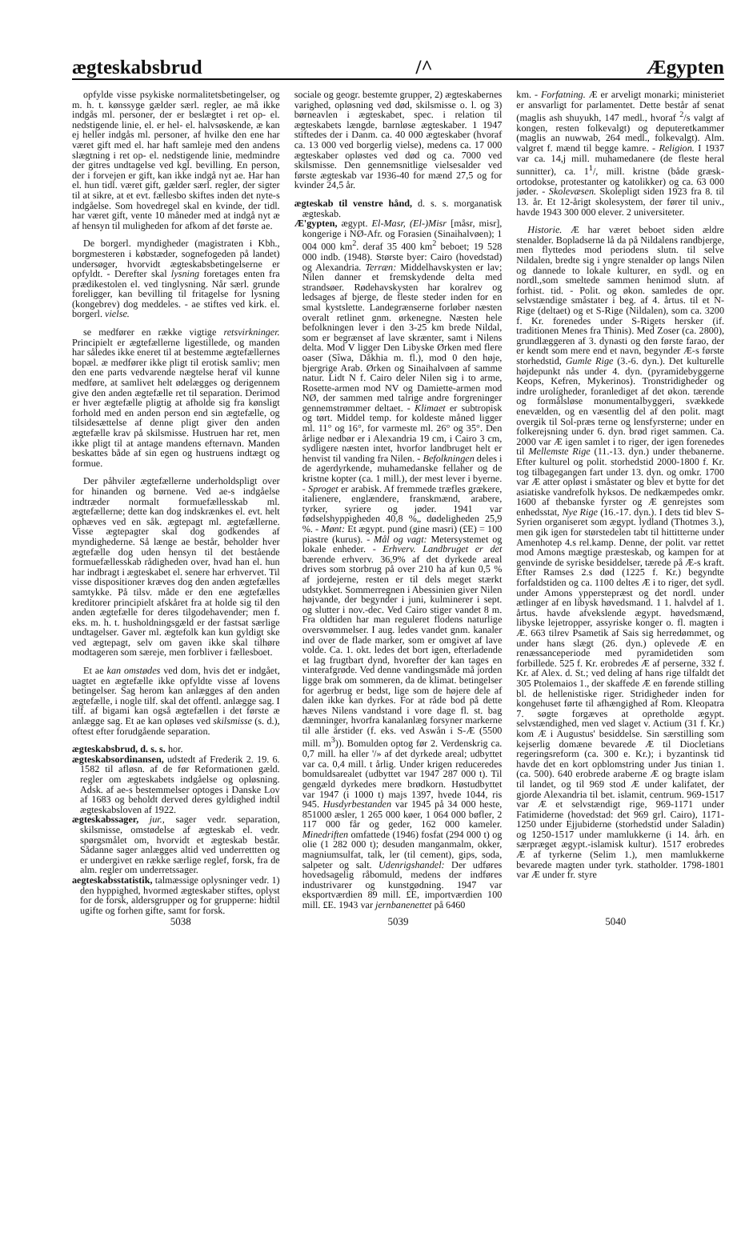ægteskabsbrud /^ Ægypten
opfylde visse psykiske normalitetsbetingelser, og m. h. t. kønssyge gælder særl. regler, ae må ikke indgås ml. personer, der er beslægtet i ret op- el. nedstigende linie, el. er hel- el. halvsøskende, æ kan ej heller indgås ml. personer, af hvilke den ene har været gift med el. har haft samleje med den andens slægtning i ret op- el. nedstigende linie, medmindre der gitres undtagelse ved kgl. bevilling. En person, der i forvejen er gift, kan ikke indgå nyt ae. Har han el. hun tidl. været gift, gælder særl. regler, der sigter til at sikre, at et evt. fællesbo skiftes inden det nyte-s indgåelse. Som hovedregel skal en kvinde, der tidl. har været gift, vente 10 måneder med at indgå nyt æ af hensyn til muligheden for afkom af det første ae.
De borgerl. myndigheder (magistraten i Kbh., borgmesteren i købstæder, sognefogeden på landet) undersøger, hvorvidt ægteskabsbetingelserne er opfyldt. - Derefter skal lysning foretages enten fra prædikestolen el. ved tinglysning. Når særl. grunde foreligger, kan bevilling til fritagelse for lysning (kongebrev) dog meddeles. - ae stiftes ved kirk. el. borgerl. vielse.
se medfører en række vigtige retsvirkninger. Principielt er ægtefællerne ligestillede, og manden har således ikke eneret til at bestemme ægtefællernes bopæl. æ medfører ikke pligt til erotisk samliv; men den ene parts vedvarende nægtelse heraf vil kunne medføre, at samlivet helt ødelægges og derigennem give den anden ægtefælle ret til separation. Derimod er hver ægtefælle pligtig at afholde sig fra kønsligt forhold med en anden person end sin ægtefælle, og tilsidesættelse af denne pligt giver den anden ægtefælle krav på skilsmisse. Hustruen har ret, men ikke pligt til at antage mandens efternavn. Manden beskattes både af sin egen og hustruens indtægt og formue.
Der påhviler ægtefællerne underholdspligt over for hinanden og børnene. Ved ae-s indgåelse indtræder normalt formuefællesskab ml. ægtefællerne; dette kan dog indskrænkes el. evt. helt ophæves ved en såk. ægtepagt ml. ægtefællerne. Visse ægtepagter skal dog godkendes af myndighederne. Så længe ae består, beholder hver ægtefælle dog uden hensyn til det bestående formuefællesskab rådigheden over, hvad han el. hun har indbragt i ægteskabet el. senere har erhvervet. Til visse dispositioner kræves dog den anden ægtefælles samtykke. På tilsv. måde er den ene ægtefælles kreditorer principielt afskåret fra at holde sig til den anden ægtefælle for deres tilgodehavender; men f. eks. m. h. t. husholdningsgæld er der fastsat særlige undtagelser. Gaver ml. ægtefolk kan kun gyldigt ske ved ægtepagt, selv om gaven ikke skal tilhøre modtageren som særeje, men forbliver i fællesboet.
Et ae kan omstødes ved dom, hvis det er indgået, uagtet en ægtefælle ikke opfyldte visse af lovens betingelser. Sag herom kan anlægges af den anden ægtefælle, i nogle tilf. skal det offentl. anlægge sag. I tilf. af bigami kan også ægtefællen i det første æ anlægge sag. Et ae kan opløses ved skilsmisse (s. d.), oftest efter forudgående separation.
ægteskabsbrud, d. s. s. hor.
ægteskabsordinansen, udstedt af Frederik 2. 19. 6. 1582 til afløsn. af de før Reformationen gæld. regler om ægteskabets indgåelse og opløsning. Adsk. af ae-s bestemmelser optoges i Danske Lov af 1683 og beholdt derved deres gyldighed indtil ægteskabsloven af 1922.
ægteskabssager, jur., sager vedr. separation, skilsmisse, omstødelse af ægteskab el. vedr. spørgsmålet om, hvorvidt et ægteskab består. Sådanne sager anlægges altid ved underrettten og er undergivet en række særlige reglef, forsk, fra de alm. regler om underretssager.
aegteskabsstatistik, talmæssige oplysninger vedr. 1) den hyppighed, hvormed ægteskaber stiftes, oplyst for de forsk, aldersgrupper og for grupperne: hidtil ugifte og forhen gifte, samt for forsk.
sociale og geogr. bestemte grupper, 2) ægteskabernes varighed, opløsning ved død, skilsmisse o. l. og 3) børneavlen i ægteskabet, spec. i relation til ægteskabets længde, barnløse ægteskaber. 1 1947 stiftedes der i Danm. ca. 40 000 ægteskaber (hvoraf ca. 13 000 ved borgerlig vielse), medens ca. 17 000 ægteskaber opløstes ved død og ca. 7000 ved skilsmisse. Den gennemsnitlige vielsesalder ved første ægteskab var 1936-40 for mænd 27,5 og for kvinder 24,5 år.
ægteskab til venstre hånd, d. s. s. morganatisk ægteskab.
Æ'gypten, ægypt. El-Masr, (El-)Misr [måsr, misr], kongerige i NØ-Afr. og Forasien (Sinaihalvøen); 1 004 000 km<sup>2</sup>. deraf 35 400 km<sup>2</sup> beboet; 19 528 000 indb. (1948). Største byer: Cairo (hovedstad) og Alexandria. Terræn: Middelhavskysten er lav; Nilen danner et fremskydende delta med strandsøer. Rødehavskysten har koralrev og ledsages af bjerge, de fleste steder inden for en smal kystslette. Landegrænserne forløber næsten overalt retlinet gnm. ørkenegne. Næsten hele befolkningen lever i den 3-25 km brede Nildal, som er begrænset af lave skrænter, samt i Nilens delta. Mod V ligger Den Libyske Ørken med flere oaser (Sîwa, Dåkhia m. fl.), mod 0 den høje, bjergrige Arab. Ørken og Sinaihalvøen af samme natur. Lidt N f. Cairo deler Nilen sig i to arme, Rosette-armen mod NV og Damiette-armen mod NØ, der sammen med talrige andre forgreninger gennemstrømmer deltaet. - Klimaet er subtropisk og tørt. Middel temp. for koldeste måned ligger ml. 11° og 16°, for varmeste ml. 26° og 35°. Den årlige nedbør er i Alexandria 19 cm, i Cairo 3 cm, sydligere næsten intet, hvorfor landbruget helt er henvist til vanding fra Nilen. - Befolkningen deles i de agerdyrkende, muhamedanske fellaher og de kristne kopter (ca. 1 mill.), der mest lever i byerne. - Sproget er arabisk. Af fremmede træfles grækere, italienere, englændere, franskmænd, arabere, tyrker, syriere og jøder. 1941 var fødselshyppigheden 40,8 %„ dødeligheden 25,9 %. - Mønt: Et ægypt. pund (gine masri) (£E) = 100 piastre (kurus). - Mål og vagt: Metersystemet og lokale enheder. - Erhverv. Landbruget er det bærende erhverv. 36,9% af det dyrkede areal drives som storbrug på over 210 ha af kun 0,5 % af jordejerne, resten er til dels meget stærkt udstykket. Sommerregnen i Abessinien giver Nilen højvande, der begynder i juni, kulminerer i sept. og slutter i nov.-dec. Ved Cairo stiger vandet 8 m. Fra oldtiden har man reguleret flodens naturlige oversvømmelser. I aug. ledes vandet gnm. kanaler ind over de flade marker, som er omgivet af lave volde. Ca. 1. okt. ledes det bort igen, efterladende et lag frugtbart dynd, hvorefter der kan tages en vinterafgrøde. Ved denne vandingsmåde må jorden ligge brak om sommeren, da de klimat. betingelser for agerbrug er bedst, lige som de højere dele af dalen ikke kan dyrkes. For at råde bod på dette hæves Nilens vandstand i vore dage fl. st. bag dæmninger, hvorfra kanalanlæg forsyner markerne til alle årstider (f. eks. ved Aswån i S-Æ (5500 mill. m<sup>3</sup>)). Bomulden optog før 2. Verdenskrig ca. 0,7 mill. ha eller '/» af det dyrkede areal; udbyttet var ca. 0,4 mill. t årlig. Under krigen reduceredes bomuldsarealet (udbyttet var 1947 287 000 t). Til gengæld dyrkedes mere brødkorn. Høstudbyttet var 1947 (i 1000 t) majs 1397, hvede 1044, ris 945. Husdyrbestanden var 1945 på 34 000 heste, 851000 æsler, 1 265 000 køer, 1 064 000 bøfler, 2 117 000 får og geder, 162 000 kameler. Minedriften omfattede (1946) fosfat (294 000 t) og olie (1 282 000 t); desuden manganmalm, okker, magniumsulfat, talk, ler (til cement), gips, soda, salpeter og salt. Udenrigshandel: Der udføres hovedsagelig råbomuld, medens der indføres industrivarer og kunstgødning. 1947 var eksportværdien 89 mill. £E, importværdien 100 mill. £E. 1943 var jernbanenettet på 6460
km. - Forfatning. Æ er arveligt monarki; ministeriet er ansvarligt for parlamentet. Dette består af senat (maglis ash shuyukh, 147 medl., hvoraf <sup>2</sup>/s valgt af kongen, resten folkevalgt) og deputeretkammer (maglis an nuwwab, 264 medl., folkevalgt). Alm. valgret f. mænd til begge kamre. - Religion. I 1937 var ca. 14,j mill. muhamedanere (de fleste heral sunnitter), ca. 1<sup>1</sup>/, mill. kristne (både græsk-ortodokse, protestanter og katolikker) og ca. 63 000 jøder. - Skolevæsen. Skolepligt siden 1923 fra 8. til 13. år. Et 12-årigt skolesystem, der fører til univ., havde 1943 300 000 elever. 2 universiteter.
Historie. Æ har været beboet siden ældre stenalder. Bopladserne lå da på Nildalens randbjerge, men flyttedes mod periodens slutn. til selve Nildalen, bredte sig i yngre stenalder op langs Nilen og dannede to lokale kulturer, en sydl. og en nordl.,som smeltede sammen henimod slutn. af forhist. tid. - Polit. og økon. samledes de opr. selvstændige småstater i beg. af 4. årtus. til et N-Rige (deltaet) og et S-Rige (Nildalen), som ca. 3200 f. Kr. forenedes under S-Rigets hersker (if. traditionen Menes fra Thinis). Med Zoser (ca. 2800), grundlæggeren af 3. dynasti og den første farao, der er kendt som mere end et navn, begynder Æ-s første storhedstid, Gumle Rige (3.-6. dyn.). Det kulturelle højdepunkt nås under 4. dyn. (pyramidebyggerne Keops, Kefren, Mykerinos). Tronstridigheder og indre urolígheder, foranlediget af det økon. tærende og formålsløse monumentalbyggeri, svækkede enevælden, og en væsentlig del af den polit. magt overgik til Sol-præs terne og lensfyrsterne; under en folkerejsning under 6. dyn. brød riget sammen. Ca. 2000 var Æ igen samlet i to riger, der igen forenedes til Mellemste Rige (11.-13. dyn.) under thebanerne. Efter kulturel og polit. storhedstid 2000-1800 f. Kr. tog tilbagegangen fart under 13. dyn. og omkr. 1700 var Æ atter opløst i småstater og blev et bytte for det asiatiske vandrefolk hyksos. De nedkæmpedes omkr. 1600 af thebanske fyrster og Æ genrejstes som enhedsstat, Nye Rige (16.-17. dyn.). I dets tid blev S-Syrien organiseret som ægypt. lydland (Thotmes 3.), men gik igen for størstedelen tabt til hittitterne under Amenhotep 4.s rel.kamp. Denne, der polit. var rettet mod Amons mægtige præsteskab, og kampen for at genvinde de syriske besiddelser, tærede på Æ-s kraft. Efter Ramses 2.s død (1225 f. Kr.) begyndte forfaldstiden og ca. 1100 deltes Æ i to riger, det sydl. under Amons ypperstepræst og det nordl. under ætlinger af en libysk høvedsmand. 1 1. halvdel af 1. årtus. havde afvekslende ægypt. høvedsmænd, libyske lejetropper, assyriske konger o. fl. magten i Æ. 663 tilrev Psametik af Sais sig herredømmet, og under hans slægt (26. dyn.) oplevede Æ en renæssanceperiode med pyramidetiden som forbillede. 525 f. Kr. erobredes Æ af perserne, 332 f. Kr. af Alex. d. St.; ved deling af hans rige tilfaldt det 305 Ptolemaios 1., der skaffede Æ en førende stilling bl. de hellenistiske riger. Stridigheder inden for kongehuset førte til afhængighed af Rom. Kleopatra 7. søgte forgæves at opretholde ægypt. selvstændighed, men ved slaget v. Actium (31 f. Kr.) kom Æ i Augustus' besiddelse. Sin særstilling som kejserlig domæne bevarede Æ til Diocletians regeringsreform (ca. 300 e. Kr.); i byzantinsk tid havde det en kort opblomstring under Jus tinian 1. (ca. 500). 640 erobrede araberne Æ og bragte islam til landet, og til 969 stod Æ under kalifatet, der gjorde Alexandria til bet. islamit, centrum. 969-1517 var Æ et selvstændigt rige, 969-1171 under Fatimiderne (hovedstad: det 969 grl. Cairo), 1171-1250 under Ejjubiderne (storhedstid under Saladin) og 1250-1517 under mamlukkerne (i 14. årh. en særpræget ægypt.-islamisk kultur). 1517 erobredes Æ af tyrkerne (Selim 1.), men mamlukkerne bevarede magten under tyrk. statholder. 1798-1801 var Æ under fr. styre
5038 5039 5040